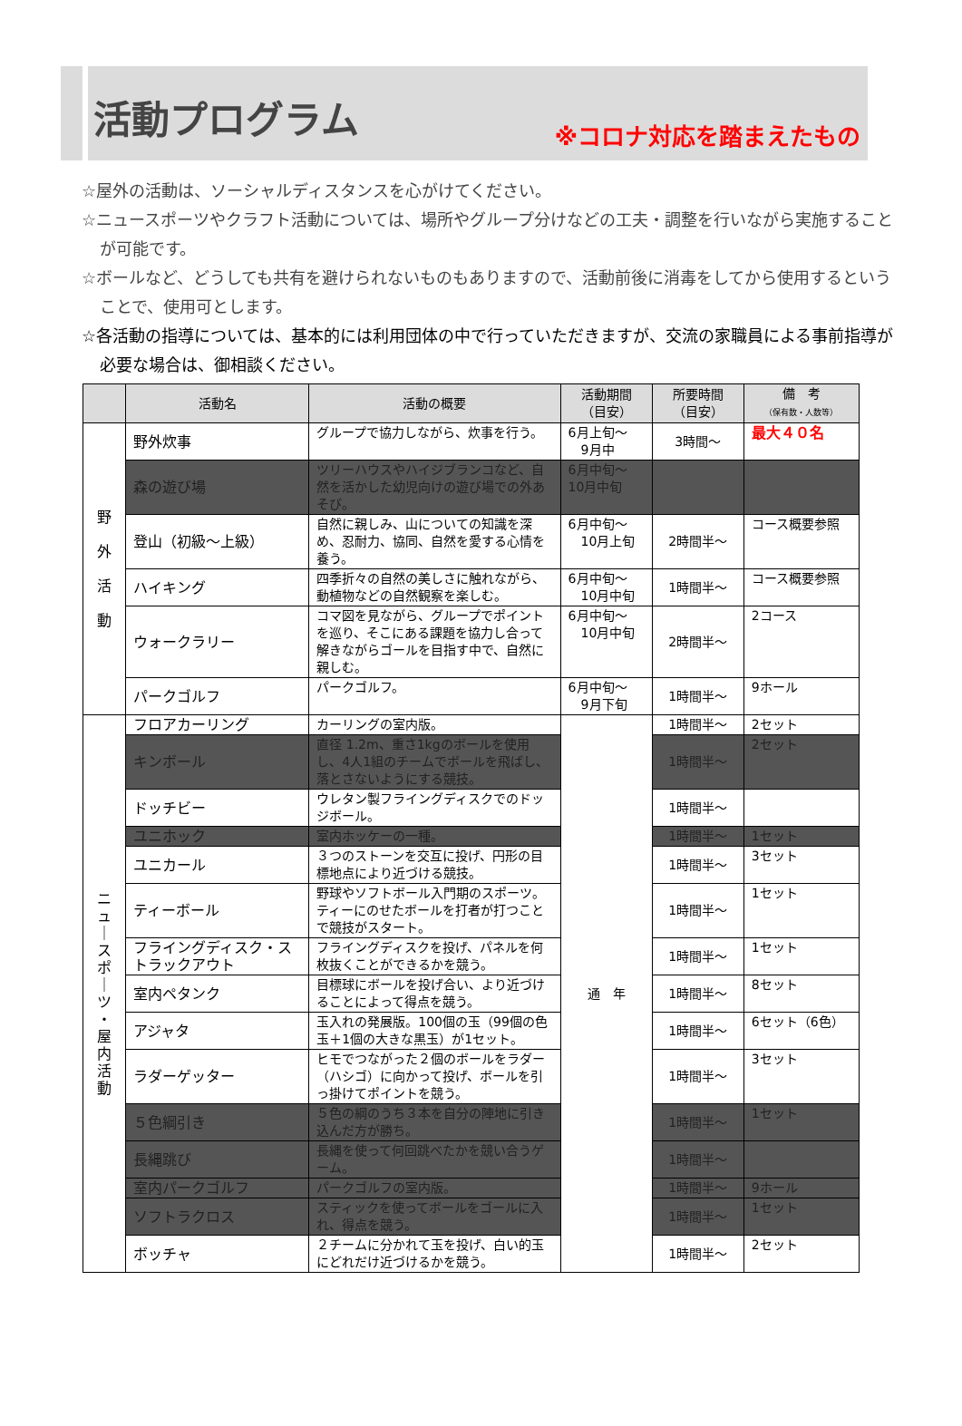活動プログラム
※コロナ対応を踏まえたもの
☆屋外の活動は、ソーシャルディスタンスを心がけてください。
☆ニュースポーツやクラフト活動については、場所やグループ分けなどの工夫・調整を行いながら実施することが可能です。
☆ボールなど、どうしても共有を避けられないものもありますので、活動前後に消毒をしてから使用するということで、使用可とします。
☆各活動の指導については、基本的には利用団体の中で行っていただきますが、交流の家職員による事前指導が必要な場合は、御相談ください。
| | 活動名 | 活動の概要 | 活動期間 （目安） | 所要時間 （目安） | 備 考 （保有数・人数等） |
| --- | --- | --- | --- | --- | --- |
| 野 外 活 動 | 野外炊事 | グループで協力しながら、炊事を行う。 | 6月上旬～ 9月中 | 3時間～ | 最大４０名 |
| | 森の遊び場 | ツリーハウスやハイジブランコなど、自然を活かした幼児向けの遊び場での外あそび。 | 6月中旬～ 10月中旬 | | |
| | 登山（初級～上級） | 自然に親しみ、山についての知識を深め、忍耐力、協同、自然を愛する心情を養う。 | 6月中旬～ 10月上旬 | 2時間半～ | コース概要参照 |
| | ハイキング | 四季折々の自然の美しさに触れながら、動植物などの自然観察を楽しむ。 | 6月中旬～ 10月中旬 | 1時間半～ | コース概要参照 |
| | ウォークラリー | コマ図を見ながら、グループでポイントを巡り、そこにある課題を協力し合って解きながらゴールを目指す中で、自然に親しむ。 | 6月中旬～ 10月中旬 | 2時間半～ | 2コース |
| | パークゴルフ | パークゴルフ。 | 6月中旬～ 9月下旬 | 1時間半～ | 9ホール |
| ニ ュ ｜ ス ポ ｜ ツ ・ 屋 内 活 動 | フロアカーリング | カーリングの室内版。 | 通 年 | 1時間半～ | 2セット |
| | キンボール | 直径 1.2m、重さ1kgのボールを使用し、4人1組のチームでボールを飛ばし、落とさないようにする競技。 | | 1時間半～ | 2セット |
| | ドッチビー | ウレタン製フライングディスクでのドッジボール。 | | 1時間半～ | |
| | ユニホック | 室内ホッケーの一種。 | | 1時間半～ | 1セット |
| | ユニカール | ３つのストーンを交互に投げ、円形の目標地点により近づける競技。 | | 1時間半～ | 3セット |
| | ティーボール | 野球やソフトボール入門期のスポーツ。ティーにのせたボールを打者が打つことで競技がスタート。 | | 1時間半～ | 1セット |
| | フライングディスク・ストラックアウト | フライングディスクを投げ、パネルを何枚抜くことができるかを競う。 | | 1時間半～ | 1セット |
| | 室内ペタンク | 目標球にボールを投げ合い、より近づけることによって得点を競う。 | | 1時間半～ | 8セット |
| | アジャタ | 玉入れの発展版。100個の玉（99個の色玉＋1個の大きな黒玉）が1セット。 | | 1時間半～ | 6セット（6色） |
| | ラダーゲッター | ヒモでつながった２個のボールをラダー（ハシゴ）に向かって投げ、ボールを引っ掛けてポイントを競う。 | | 1時間半～ | 3セット |
| | ５色綱引き | ５色の綱のうち３本を自分の陣地に引き込んだ方が勝ち。 | | 1時間半～ | 1セット |
| | 長縄跳び | 長縄を使って何回跳べたかを競い合うゲーム。 | | 1時間半～ | |
| | 室内パークゴルフ | パークゴルフの室内版。 | | 1時間半～ | 9ホール |
| | ソフトラクロス | スティックを使ってボールをゴールに入れ、得点を競う。 | | 1時間半～ | 1セット |
| | ボッチャ | ２チームに分かれて玉を投げ、白い的玉にどれだけ近づけるかを競う。 | | 1時間半～ | 2セット |